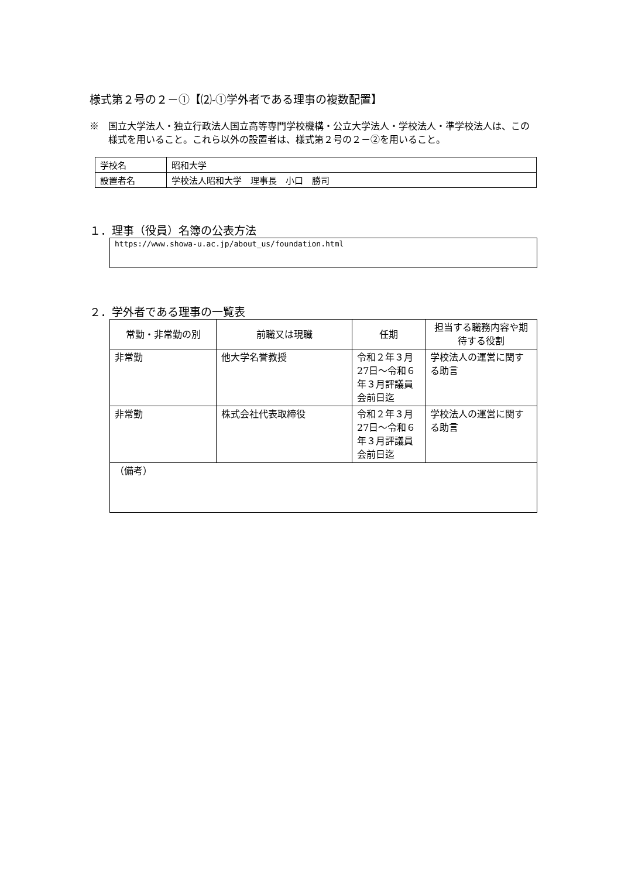様式第２号の２－①【⑵-①学外者である理事の複数配置】
※　国立大学法人・独立行政法人国立高等専門学校機構・公立大学法人・学校法人・準学校法人は、この様式を用いること。これら以外の設置者は、様式第２号の２－②を用いること。
| 学校名 | 昭和大学 |
| 設置者名 | 学校法人昭和大学 理事長 小口 勝司 |
１．理事（役員）名簿の公表方法
https://www.showa-u.ac.jp/about_us/foundation.html
２．学外者である理事の一覧表
| 常勤・非常勤の別 | 前職又は現職 | 任期 | 担当する職務内容や期待する役割 |
| --- | --- | --- | --- |
| 非常勤 | 他大学名誉教授 | 令和２年３月27日～令和６年３月評議員会前日迄 | 学校法人の運営に関する助言 |
| 非常勤 | 株式会社代表取締役 | 令和２年３月27日～令和６年３月評議員会前日迄 | 学校法人の運営に関する助言 |
| （備考） | | | |